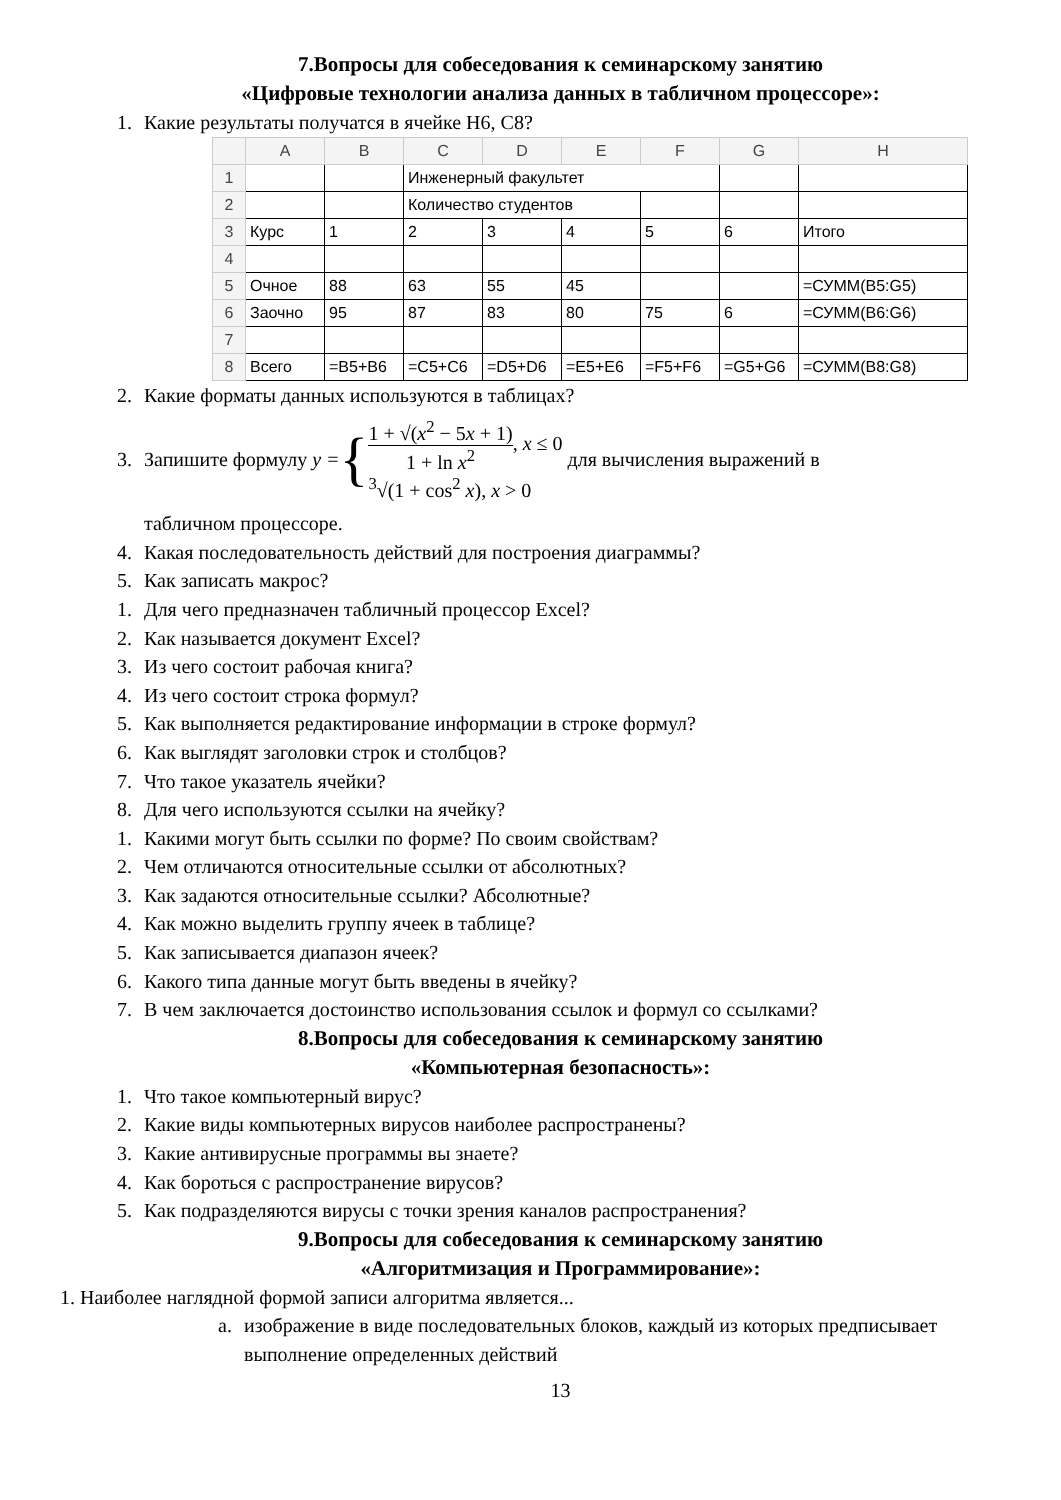7.Вопросы для собеседования к семинарскому занятию
«Цифровые технологии анализа данных в табличном процессоре»:
1. Какие результаты получатся в ячейке H6, C8?
| | A | B | C | D | E | F | G | H |
| --- | --- | --- | --- | --- | --- | --- | --- | --- |
| 1 | | | Инженерный факультет | | | | | |
| 2 | | | Количество студентов | | | | | |
| 3 | Курс | 1 | 2 | 3 | 4 | 5 | 6 | Итого |
| 4 | | | | | | | | |
| 5 | Очное | 88 | 63 | 55 | 45 | | | =СУММ(B5:G5) |
| 6 | Заочно | 95 | 87 | 83 | 80 | 75 | 6 | =СУММ(B6:G6) |
| 7 | | | | | | | | |
| 8 | Всего | =B5+B6 | =C5+C6 | =D5+D6 | =E5+E6 | =F5+F6 | =G5+G6 | =СУММ(B8:G8) |
2. Какие форматы данных используются в таблицах?
3. Запишите формулу y = { 1 + √(x<sup>2</sup> − 5x + 1) 1 + ln x<sup>2</sup>, x ≤ 0
<sup>3</sup>√(1 + cos<sup>2</sup> x), x > 0 для вычисления выражений в
табличном процессоре.
4. Какая последовательность действий для построения диаграммы?
5. Как записать макрос?
1. Для чего предназначен табличный процессор Excel?
2. Как называется документ Excel?
3. Из чего состоит рабочая книга?
4. Из чего состоит строка формул?
5. Как выполняется редактирование информации в строке формул?
6. Как выглядят заголовки строк и столбцов?
7. Что такое указатель ячейки?
8. Для чего используются ссылки на ячейку?
1. Какими могут быть ссылки по форме? По своим свойствам?
2. Чем отличаются относительные ссылки от абсолютных?
3. Как задаются относительные ссылки? Абсолютные?
4. Как можно выделить группу ячеек в таблице?
5. Как записывается диапазон ячеек?
6. Какого типа данные могут быть введены в ячейку?
7. В чем заключается достоинство использования ссылок и формул со ссылками?
8.Вопросы для собеседования к семинарскому занятию
«Компьютерная безопасность»:
1. Что такое компьютерный вирус?
2. Какие виды компьютерных вирусов наиболее распространены?
3. Какие антивирусные программы вы знаете?
4. Как бороться с распространение вирусов?
5. Как подразделяются вирусы с точки зрения каналов распространения?
9.Вопросы для собеседования к семинарскому занятию
«Алгоритмизация и Программирование»:
1. Наиболее наглядной формой записи алгоритма является...
a. изображение в виде последовательных блоков, каждый из которых предписывает выполнение определенных действий
13